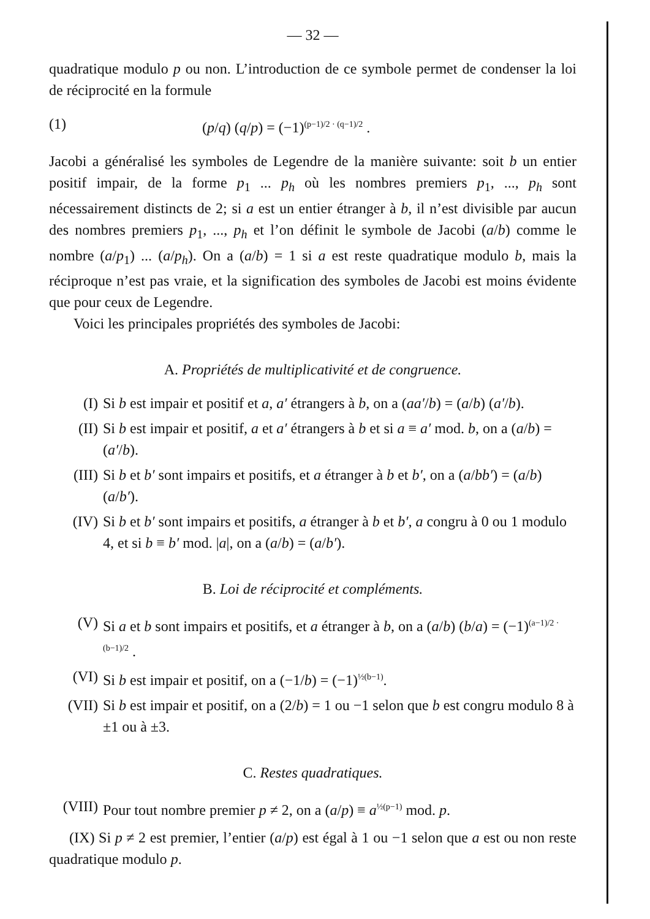— 32 —
quadratique modulo p ou non. L’introduction de ce symbole permet de condenser la loi de réciprocité en la formule
(1) (p/q) (q/p) = (−1)<sup>(p−1)/2 · (q−1)/2</sup> .
Jacobi a généralisé les symboles de Legendre de la manière suivante: soit b un entier positif impair, de la forme p<sub>1</sub> ... p<sub>h</sub> où les nombres premiers p<sub>1</sub>, ..., p<sub>h</sub> sont nécessairement distincts de 2; si a est un entier étranger à b, il n’est divisible par aucun des nombres premiers p<sub>1</sub>, ..., p<sub>h</sub> et l’on définit le symbole de Jacobi (a/b) comme le nombre (a/p<sub>1</sub>) ... (a/p<sub>h</sub>). On a (a/b) = 1 si a est reste quadratique modulo b, mais la réciproque n’est pas vraie, et la signification des symboles de Jacobi est moins évidente que pour ceux de Legendre.
Voici les principales propriétés des symboles de Jacobi:
A. Propriétés de multiplicativité et de congruence.
(I) Si b est impair et positif et a, a′ étrangers à b, on a (aa′/b) = (a/b) (a′/b).
(II) Si b est impair et positif, a et a′ étrangers à b et si a ≡ a′ mod. b, on a (a/b) = (a′/b).
(III) Si b et b′ sont impairs et positifs, et a étranger à b et b′, on a (a/bb′) = (a/b) (a/b′).
(IV) Si b et b′ sont impairs et positifs, a étranger à b et b′, a congru à 0 ou 1 modulo 4, et si b ≡ b′ mod. |a|, on a (a/b) = (a/b′).
B. Loi de réciprocité et compléments.
(V) Si a et b sont impairs et positifs, et a étranger à b, on a (a/b) (b/a) = (−1)<sup>(a−1)/2 · (b−1)/2</sup> .
(VI) Si b est impair et positif, on a (−1/b) = (−1)<sup>½(b−1)</sup>.
(VII) Si b est impair et positif, on a (2/b) = 1 ou −1 selon que b est congru modulo 8 à ±1 ou à ±3.
C. Restes quadratiques.
(VIII)
Pour tout nombre premier p ≠ 2, on a (a/p) ≡ a<sup>½(p−1)</sup> mod. p.
(IX) Si p ≠ 2 est premier, l’entier (a/p) est égal à 1 ou −1 selon que a est ou non reste quadratique modulo p.